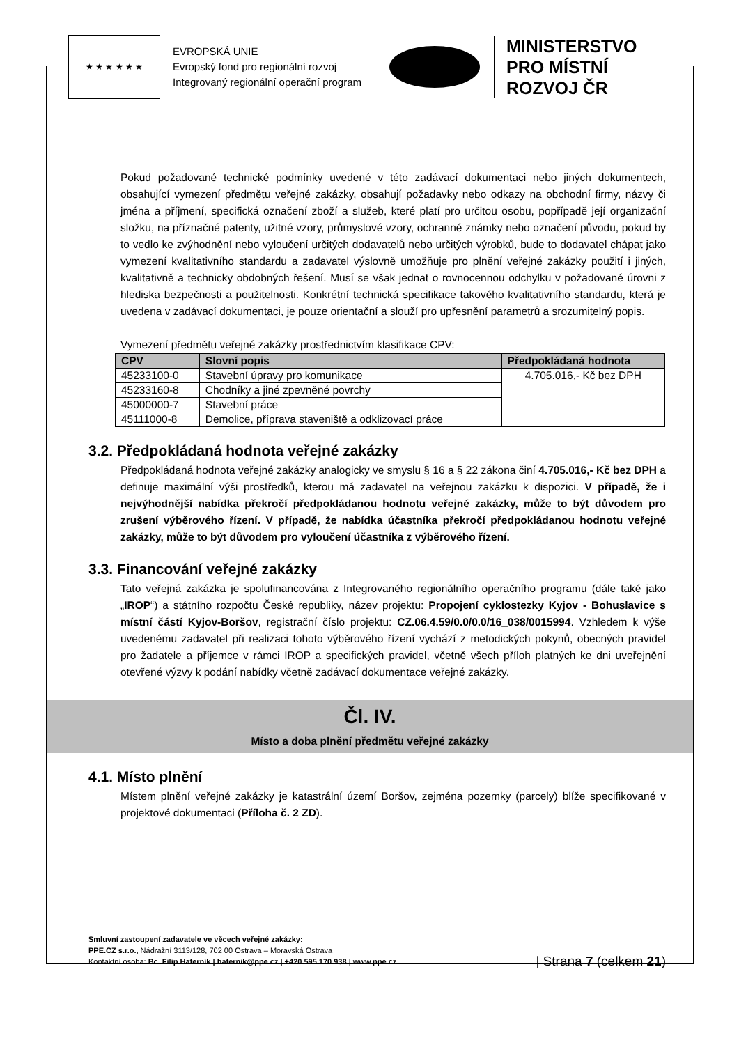★ ★ ★ ★ ★ ★
EVROPSKÁ UNIE
Evropský fond pro regionální rozvoj
Integrovaný regionální operační program
MINISTERSTVO
PRO MÍSTNÍ
ROZVOJ ČR
Pokud požadované technické podmínky uvedené v této zadávací dokumentaci nebo jiných dokumentech, obsahující vymezení předmětu veřejné zakázky, obsahují požadavky nebo odkazy na obchodní firmy, názvy či jména a příjmení, specifická označení zboží a služeb, které platí pro určitou osobu, popřípadě její organizační složku, na příznačné patenty, užitné vzory, průmyslové vzory, ochranné známky nebo označení původu, pokud by to vedlo ke zvýhodnění nebo vyloučení určitých dodavatelů nebo určitých výrobků, bude to dodavatel chápat jako vymezení kvalitativního standardu a zadavatel výslovně umožňuje pro plnění veřejné zakázky použití i jiných, kvalitativně a technicky obdobných řešení. Musí se však jednat o rovnocennou odchylku v požadované úrovni z hlediska bezpečnosti a použitelnosti. Konkrétní technická specifikace takového kvalitativního standardu, která je uvedena v zadávací dokumentaci, je pouze orientační a slouží pro upřesnění parametrů a srozumitelný popis.
Vymezení předmětu veřejné zakázky prostřednictvím klasifikace CPV:
| CPV | Slovní popis | Předpokládaná hodnota |
| --- | --- | --- |
| 45233100-0 | Stavební úpravy pro komunikace | 4.705.016,- Kč bez DPH |
| 45233160-8 | Chodníky a jiné zpevněné povrchy | |
| 45000000-7 | Stavební práce | |
| 45111000-8 | Demolice, příprava staveniště a odklizovací práce | |
3.2. Předpokládaná hodnota veřejné zakázky
Předpokládaná hodnota veřejné zakázky analogicky ve smyslu § 16 a § 22 zákona činí 4.705.016,- Kč bez DPH a definuje maximální výši prostředků, kterou má zadavatel na veřejnou zakázku k dispozici. V případě, že i nejvýhodnější nabídka překročí předpokládanou hodnotu veřejné zakázky, může to být důvodem pro zrušení výběrového řízení. V případě, že nabídka účastníka překročí předpokládanou hodnotu veřejné zakázky, může to být důvodem pro vyloučení účastníka z výběrového řízení.
3.3. Financování veřejné zakázky
Tato veřejná zakázka je spolufinancována z Integrovaného regionálního operačního programu (dále také jako „IROP“) a státního rozpočtu České republiky, název projektu: Propojení cyklostezky Kyjov - Bohuslavice s místní částí Kyjov-Boršov, registrační číslo projektu: CZ.06.4.59/0.0/0.0/16_038/0015994. Vzhledem k výše uvedenému zadavatel při realizaci tohoto výběrového řízení vychází z metodických pokynů, obecných pravidel pro žadatele a příjemce v rámci IROP a specifických pravidel, včetně všech příloh platných ke dni uveřejnění otevřené výzvy k podání nabídky včetně zadávací dokumentace veřejné zakázky.
Čl. IV.
Místo a doba plnění předmětu veřejné zakázky
4.1. Místo plnění
Místem plnění veřejné zakázky je katastrální území Boršov, zejména pozemky (parcely) blíže specifikované v projektové dokumentaci (Příloha č. 2 ZD).
Smluvní zastoupení zadavatele ve věcech veřejné zakázky:
PPE.CZ s.r.o., Nádražní 3113/128, 702 00 Ostrava – Moravská Ostrava
Kontaktní osoba: Bc. Filip Haferník | hafernik@ppe.cz | +420 595 170 938 | www.ppe.cz
| Strana 7 (celkem 21)